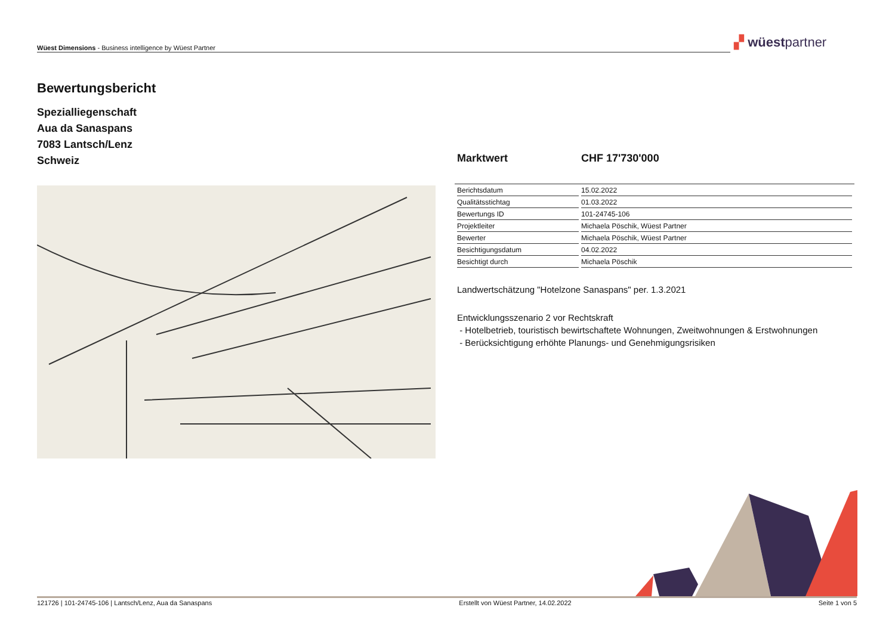Wüest Dimensions - Business intelligence by Wüest Partner ▞ wüestpartner
Bewertungsbericht
Spezialliegenschaft
Aua da Sanaspans
7083 Lantsch/Lenz
Schweiz
Marktwert CHF 17'730'000
| Berichtsdatum | 15.02.2022 |
| Qualitätsstichtag | 01.03.2022 |
| Bewertungs ID | 101-24745-106 |
| Projektleiter | Michaela Pöschik, Wüest Partner |
| Bewerter | Michaela Pöschik, Wüest Partner |
| Besichtigungsdatum | 04.02.2022 |
| Besichtigt durch | Michaela Pöschik |
Landwertschätzung "Hotelzone Sanaspans" per. 1.3.2021
Entwicklungsszenario 2 vor Rechtskraft
- Hotelbetrieb, touristisch bewirtschaftete Wohnungen, Zweitwohnungen & Erstwohnungen
- Berücksichtigung erhöhte Planungs- und Genehmigungsrisiken
121726 | 101-24745-106 | Lantsch/Lenz, Aua da Sanaspans Erstellt von Wüest Partner, 14.02.2022 Seite 1 von 5